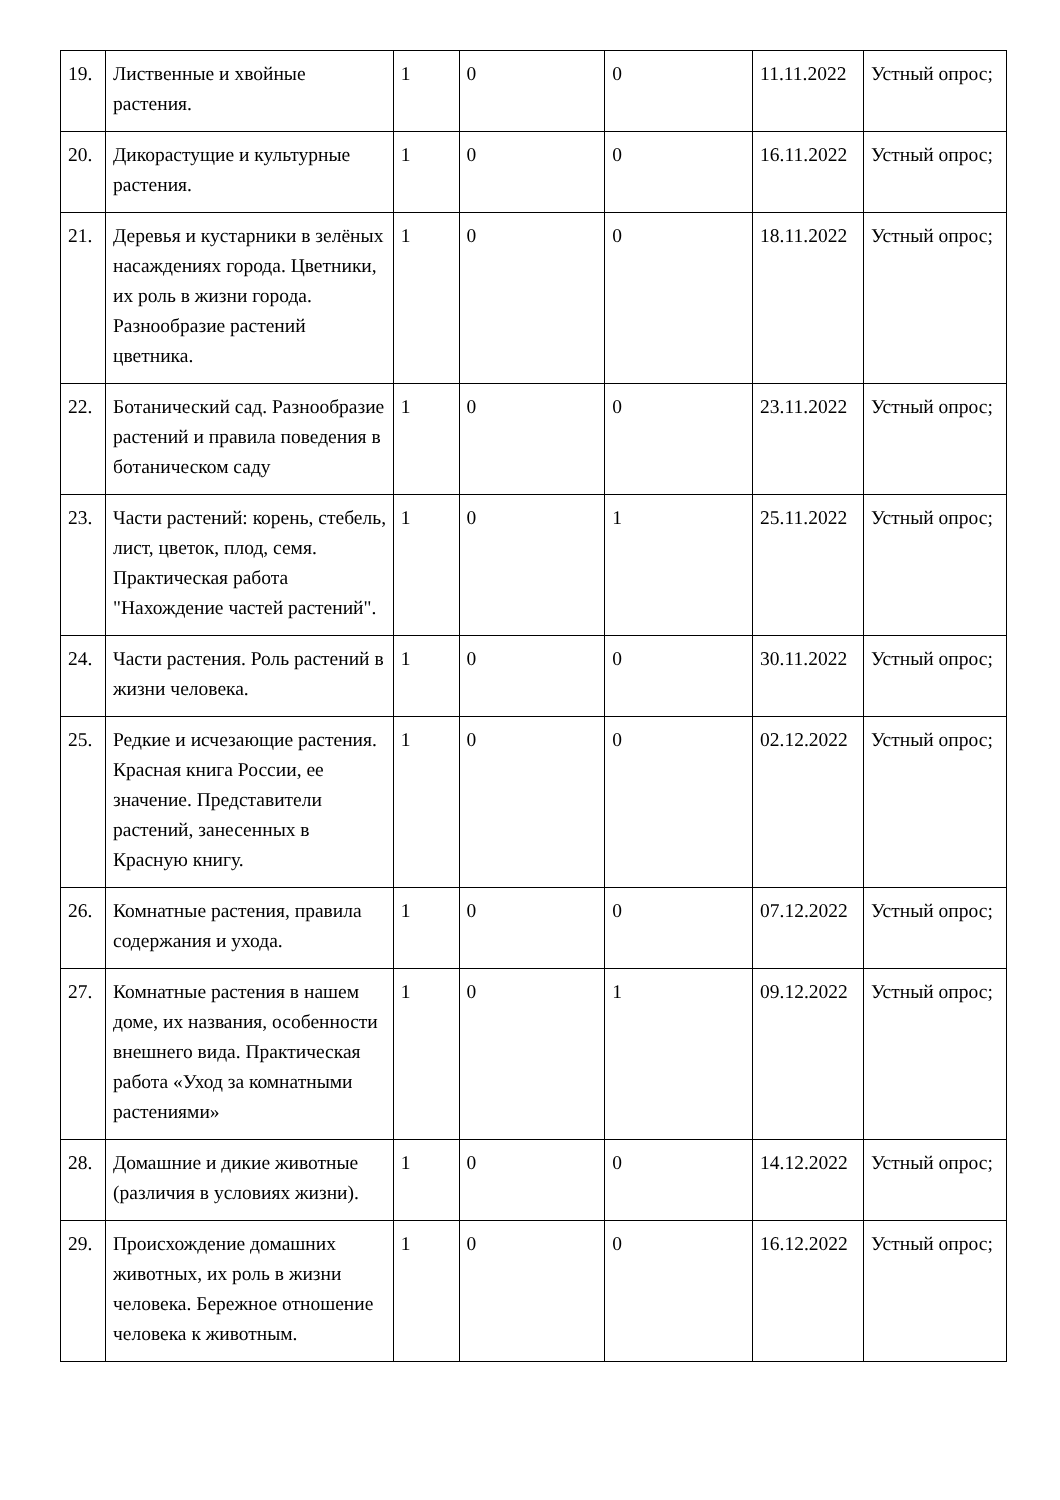| 19. | Лиственные и хвойные растения. | 1 | 0 | 0 | 11.11.2022 | Устный опрос; |
| 20. | Дикорастущие и культурные растения. | 1 | 0 | 0 | 16.11.2022 | Устный опрос; |
| 21. | Деревья и кустарники в зелёных насаждениях города. Цветники, их роль в жизни города. Разнообразие растений цветника. | 1 | 0 | 0 | 18.11.2022 | Устный опрос; |
| 22. | Ботанический сад. Разнообразие растений и правила поведения в ботаническом саду | 1 | 0 | 0 | 23.11.2022 | Устный опрос; |
| 23. | Части растений: корень, стебель, лист, цветок, плод, семя. Практическая работа "Нахождение частей растений". | 1 | 0 | 1 | 25.11.2022 | Устный опрос; |
| 24. | Части растения. Роль растений в жизни человека. | 1 | 0 | 0 | 30.11.2022 | Устный опрос; |
| 25. | Редкие и исчезающие растения. Красная книга России, ее значение. Представители растений, занесенных в Красную книгу. | 1 | 0 | 0 | 02.12.2022 | Устный опрос; |
| 26. | Комнатные растения, правила содержания и ухода. | 1 | 0 | 0 | 07.12.2022 | Устный опрос; |
| 27. | Комнатные растения в нашем доме, их названия, особенности внешнего вида. Практическая работа «Уход за комнатными растениями» | 1 | 0 | 1 | 09.12.2022 | Устный опрос; |
| 28. | Домашние и дикие животные (различия в условиях жизни). | 1 | 0 | 0 | 14.12.2022 | Устный опрос; |
| 29. | Происхождение домашних животных, их роль в жизни человека. Бережное отношение человека к животным. | 1 | 0 | 0 | 16.12.2022 | Устный опрос; |